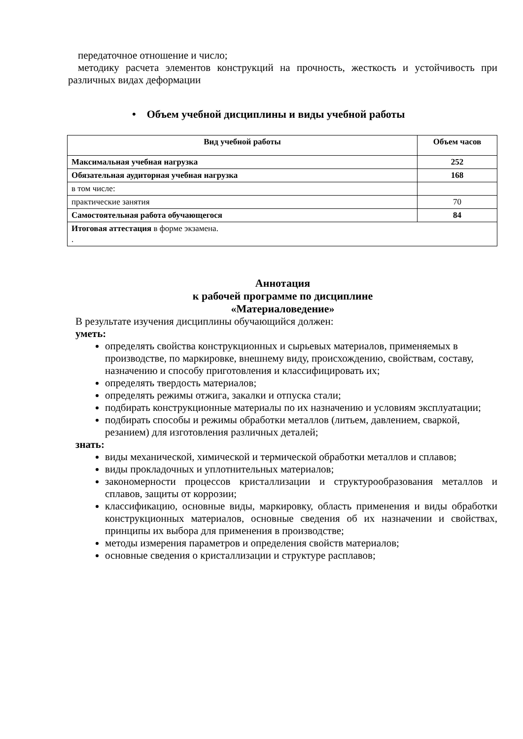передаточное отношение и число;
методику расчета элементов конструкций на прочность, жесткость и устойчивость при различных видах деформации
• Объем учебной дисциплины и виды учебной работы
| Вид учебной работы | Объем часов |
| --- | --- |
| Максимальная учебная нагрузка | 252 |
| Обязательная аудиторная учебная нагрузка | 168 |
| в том числе: | |
| практические занятия | 70 |
| Самостоятельная работа обучающегося | 84 |
| Итоговая аттестация в форме экзамена. . | |
Аннотация
к рабочей программе по дисциплине
«Материаловедение»
В результате изучения дисциплины обучающийся должен:
уметь:
определять свойства конструкционных и сырьевых материалов, применяемых в производстве, по маркировке, внешнему виду, происхождению, свойствам, составу, назначению и способу приготовления и классифицировать их;
определять твердость материалов;
определять режимы отжига, закалки и отпуска стали;
подбирать конструкционные материалы по их назначению и условиям эксплуатации;
подбирать способы и режимы обработки металлов (литьем, давлением, сваркой, резанием) для изготовления различных деталей;
знать:
виды механической, химической и термической обработки металлов и сплавов;
виды прокладочных и уплотнительных материалов;
закономерности процессов кристаллизации и структурообразования металлов и сплавов, защиты от коррозии;
классификацию, основные виды, маркировку, область применения и виды обработки конструкционных материалов, основные сведения об их назначении и свойствах, принципы их выбора для применения в производстве;
методы измерения параметров и определения свойств материалов;
основные сведения о кристаллизации и структуре расплавов;